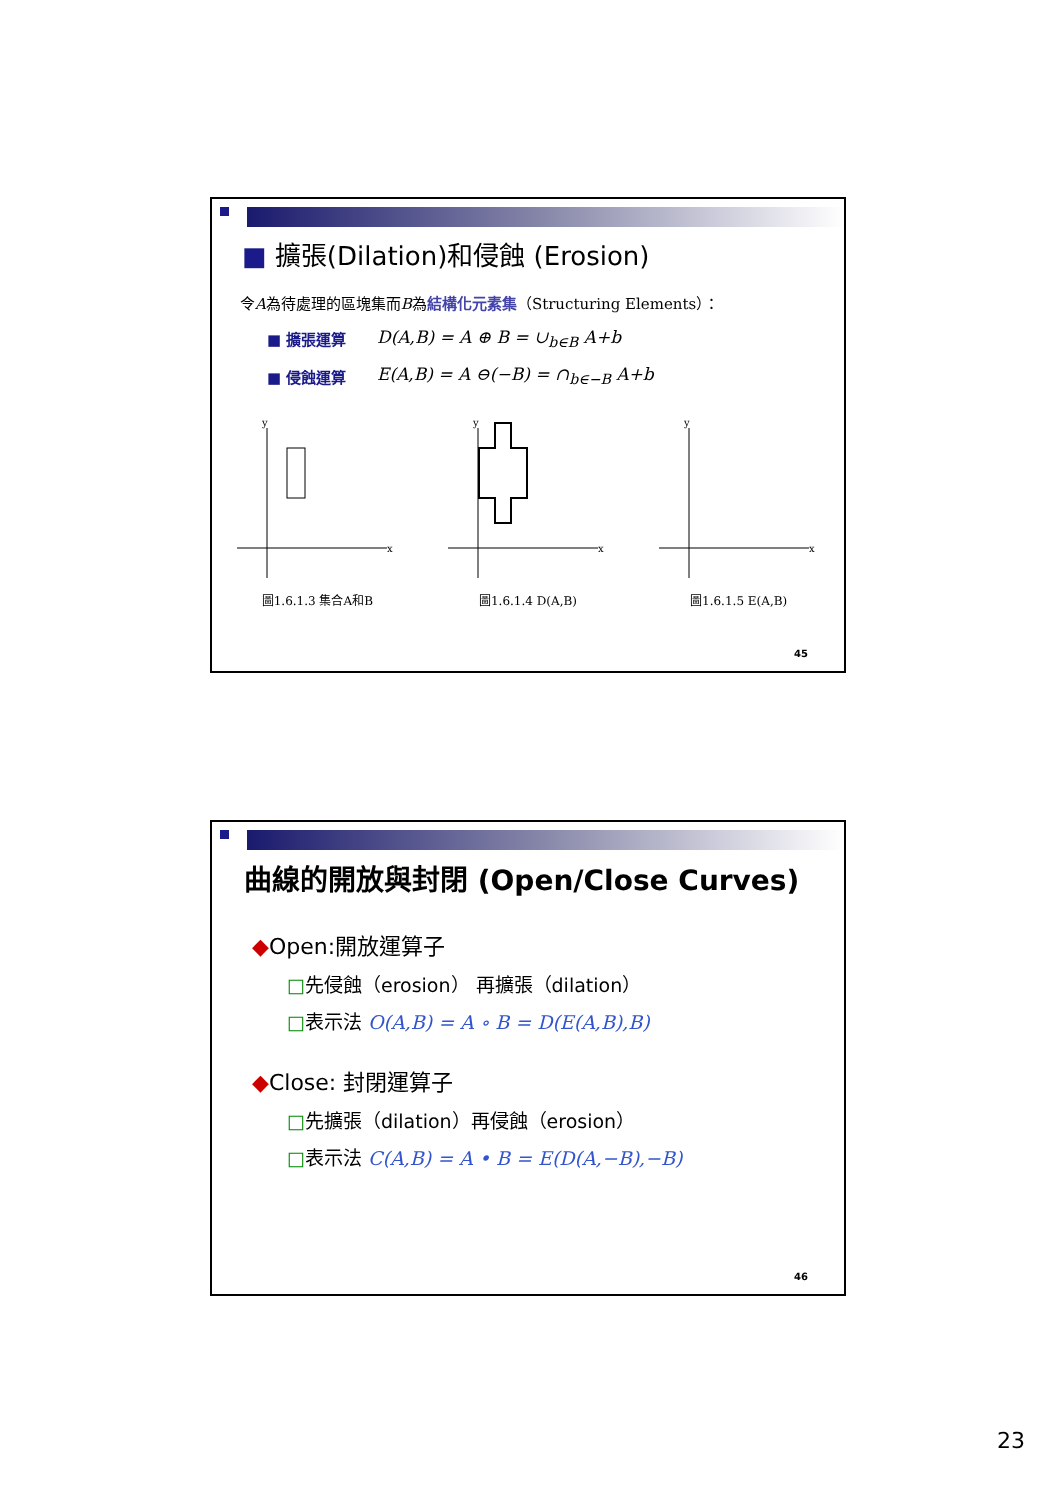■ 擴張(Dilation)和侵蝕 (Erosion)
令A為待處理的區塊集而B為結構化元素集（Structuring Elements）：
■ 擴張運算 D(A,B) = A ⊕ B = ∪<sub>b∈B</sub> A+b
■ 侵蝕運算 E(A,B) = A ⊖(−B) = ∩<sub>b∈−B</sub> A+b
y
x
圖1.6.1.3 集合A和B
y
x
圖1.6.1.4 D(A,B)
y
x
圖1.6.1.5 E(A,B)
45
曲線的開放與封閉 (Open/Close Curves)
◆Open:開放運算子
□先侵蝕（erosion） 再擴張（dilation）
□表示法 O(A,B) = A ∘ B = D(E(A,B),B)
◆Close: 封閉運算子
□先擴張（dilation）再侵蝕（erosion）
□表示法 C(A,B) = A • B = E(D(A,−B),−B)
46
23